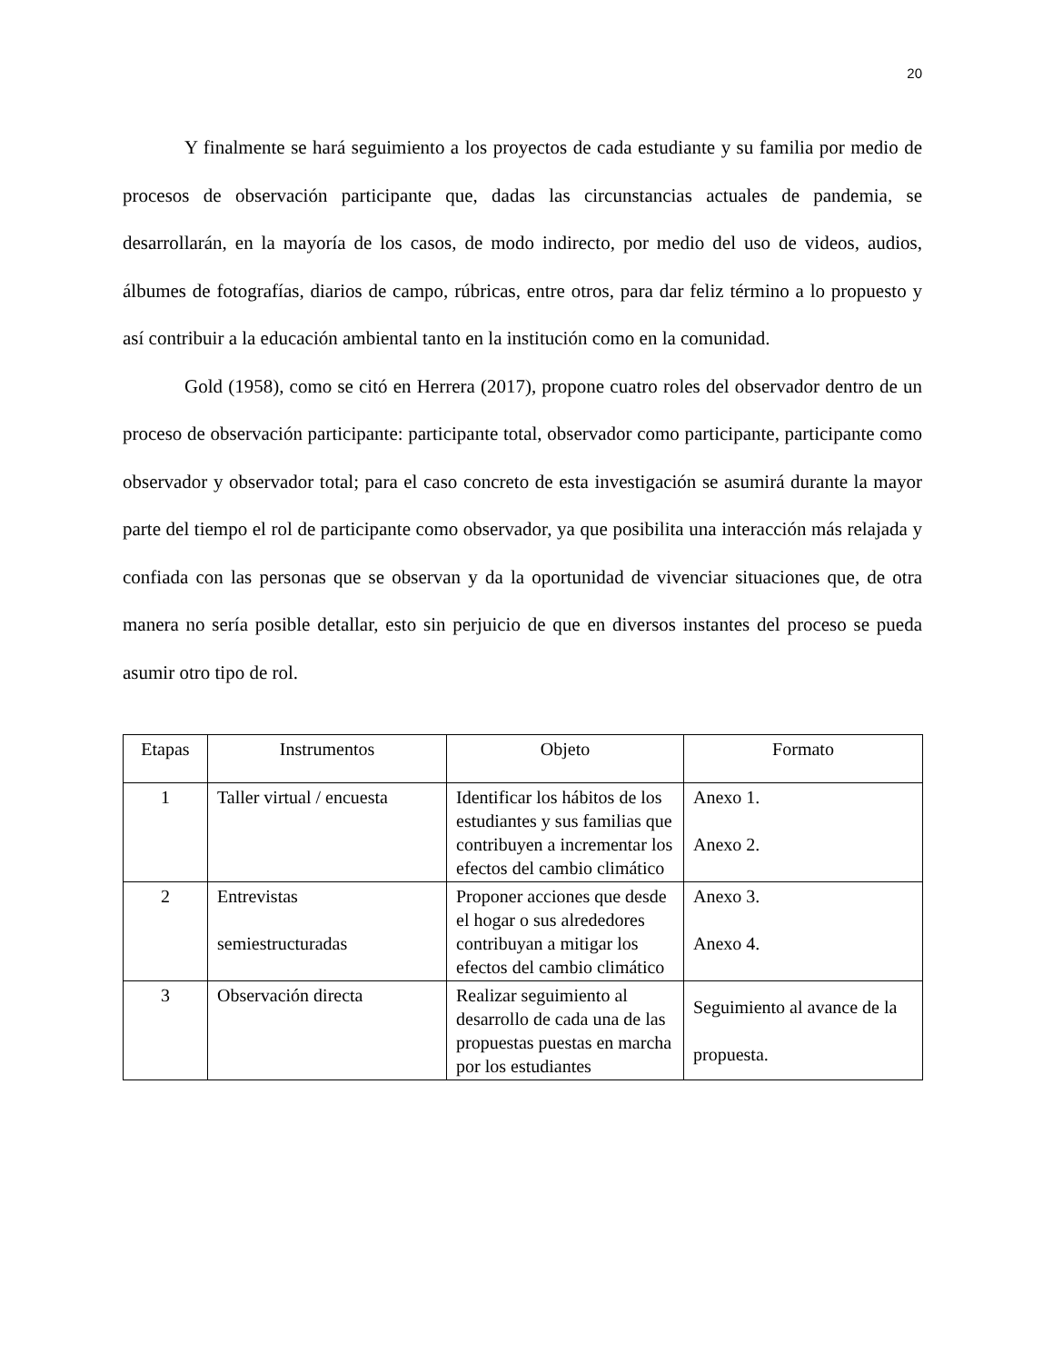20
Y finalmente se hará seguimiento a los proyectos de cada estudiante y su familia por medio de procesos de observación participante que, dadas las circunstancias actuales de pandemia, se desarrollarán, en la mayoría de los casos, de modo indirecto, por medio del uso de videos, audios, álbumes de fotografías, diarios de campo, rúbricas, entre otros, para dar feliz término a lo propuesto y así contribuir a la educación ambiental tanto en la institución como en la comunidad.
Gold (1958), como se citó en Herrera (2017), propone cuatro roles del observador dentro de un proceso de observación participante: participante total, observador como participante, participante como observador y observador total; para el caso concreto de esta investigación se asumirá durante la mayor parte del tiempo el rol de participante como observador, ya que posibilita una interacción más relajada y confiada con las personas que se observan y da la oportunidad de vivenciar situaciones que, de otra manera no sería posible detallar, esto sin perjuicio de que en diversos instantes del proceso se pueda asumir otro tipo de rol.
| Etapas | Instrumentos | Objeto | Formato |
| --- | --- | --- | --- |
| 1 | Taller virtual / encuesta | Identificar los hábitos de los estudiantes y sus familias que contribuyen a incrementar los efectos del cambio climático | Anexo 1. Anexo 2. |
| 2 | Entrevistas semiestructuradas | Proponer acciones que desde el hogar o sus alrededores contribuyan a mitigar los efectos del cambio climático | Anexo 3. Anexo 4. |
| 3 | Observación directa | Realizar seguimiento al desarrollo de cada una de las propuestas puestas en marcha por los estudiantes | Seguimiento al avance de la propuesta. |